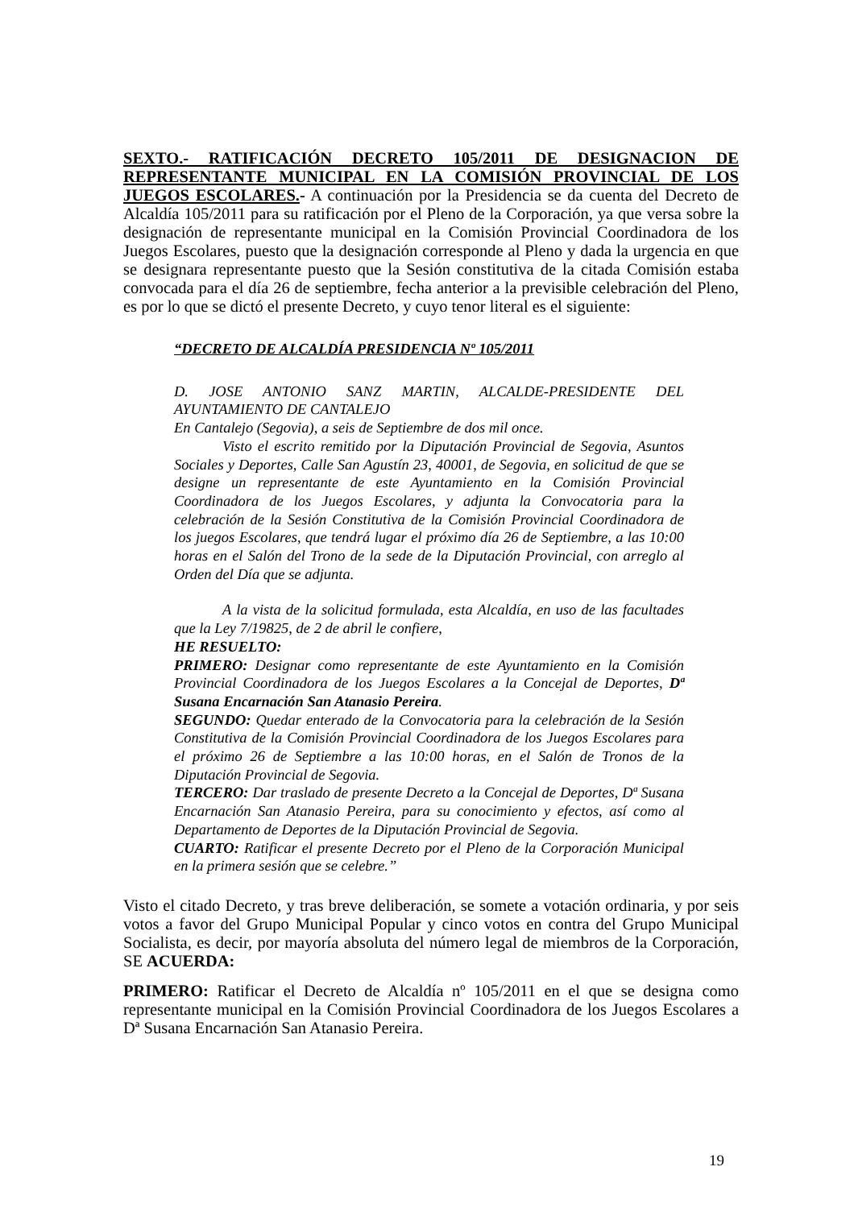SEXTO.- RATIFICACIÓN DECRETO 105/2011 DE DESIGNACION DE REPRESENTANTE MUNICIPAL EN LA COMISIÓN PROVINCIAL DE LOS JUEGOS ESCOLARES.- A continuación por la Presidencia se da cuenta del Decreto de Alcaldía 105/2011 para su ratificación por el Pleno de la Corporación, ya que versa sobre la designación de representante municipal en la Comisión Provincial Coordinadora de los Juegos Escolares, puesto que la designación corresponde al Pleno y dada la urgencia en que se designara representante puesto que la Sesión constitutiva de la citada Comisión estaba convocada para el día 26 de septiembre, fecha anterior a la previsible celebración del Pleno, es por lo que se dictó el presente Decreto, y cuyo tenor literal es el siguiente:
“DECRETO DE ALCALDÍA PRESIDENCIA Nº 105/2011
D. JOSE ANTONIO SANZ MARTIN, ALCALDE-PRESIDENTE DEL AYUNTAMIENTO DE CANTALEJO
En Cantalejo (Segovia), a seis de Septiembre de dos mil once.
Visto el escrito remitido por la Diputación Provincial de Segovia, Asuntos Sociales y Deportes, Calle San Agustín 23, 40001, de Segovia, en solicitud de que se designe un representante de este Ayuntamiento en la Comisión Provincial Coordinadora de los Juegos Escolares, y adjunta la Convocatoria para la celebración de la Sesión Constitutiva de la Comisión Provincial Coordinadora de los juegos Escolares, que tendrá lugar el próximo día 26 de Septiembre, a las 10:00 horas en el Salón del Trono de la sede de la Diputación Provincial, con arreglo al Orden del Día que se adjunta.
A la vista de la solicitud formulada, esta Alcaldía, en uso de las facultades que la Ley 7/19825, de 2 de abril le confiere,
HE RESUELTO:
PRIMERO: Designar como representante de este Ayuntamiento en la Comisión Provincial Coordinadora de los Juegos Escolares a la Concejal de Deportes, Dª Susana Encarnación San Atanasio Pereira.
SEGUNDO: Quedar enterado de la Convocatoria para la celebración de la Sesión Constitutiva de la Comisión Provincial Coordinadora de los Juegos Escolares para el próximo 26 de Septiembre a las 10:00 horas, en el Salón de Tronos de la Diputación Provincial de Segovia.
TERCERO: Dar traslado de presente Decreto a la Concejal de Deportes, Dª Susana Encarnación San Atanasio Pereira, para su conocimiento y efectos, así como al Departamento de Deportes de la Diputación Provincial de Segovia.
CUARTO: Ratificar el presente Decreto por el Pleno de la Corporación Municipal en la primera sesión que se celebre.”
Visto el citado Decreto, y tras breve deliberación, se somete a votación ordinaria, y por seis votos a favor del Grupo Municipal Popular y cinco votos en contra del Grupo Municipal Socialista, es decir, por mayoría absoluta del número legal de miembros de la Corporación, SE ACUERDA:
PRIMERO: Ratificar el Decreto de Alcaldía nº 105/2011 en el que se designa como representante municipal en la Comisión Provincial Coordinadora de los Juegos Escolares a Dª Susana Encarnación San Atanasio Pereira.
19